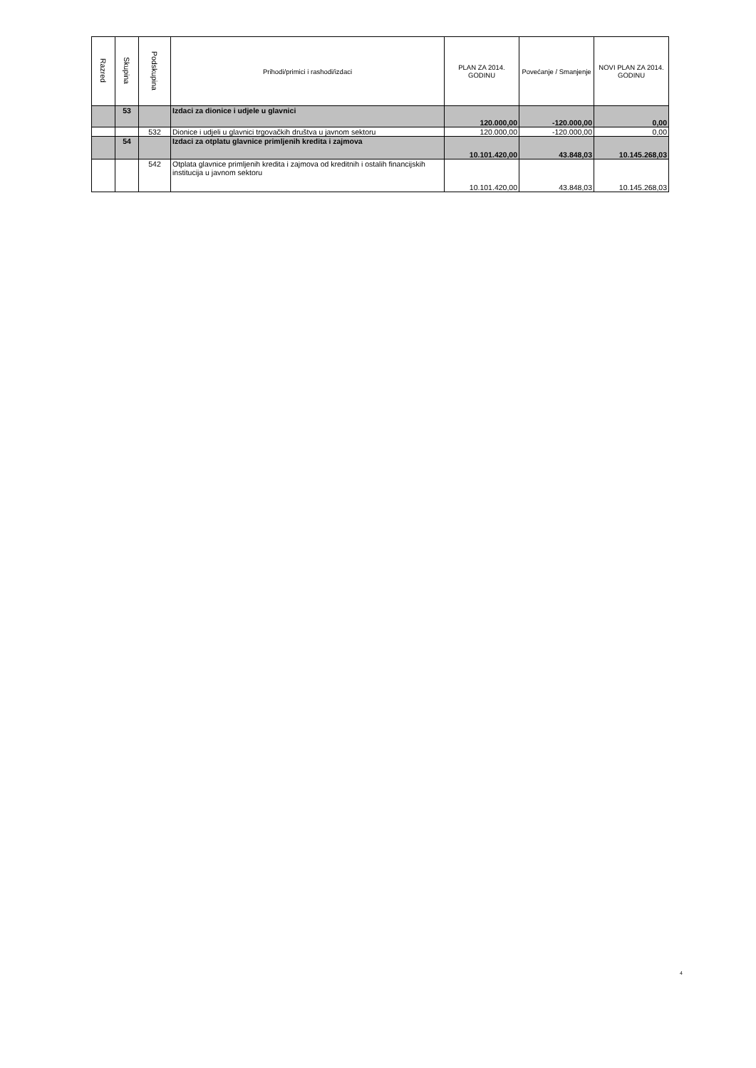| Razred | Skupina | Podskupina | Prihodi/primici i rashodi/izdaci | PLAN ZA 2014. GODINU | Povećanje / Smanjenje | NOVI PLAN ZA 2014. GODINU |
| --- | --- | --- | --- | --- | --- | --- |
| | 53 | | Izdaci za dionice i udjele u glavnici | 120.000,00 | -120.000,00 | 0,00 |
| | | 532 | Dionice i udjeli u glavnici trgovačkih društva u javnom sektoru | 120.000,00 | -120.000,00 | 0,00 |
| | 54 | | Izdaci za otplatu glavnice primljenih kredita i zajmova | 10.101.420,00 | 43.848,03 | 10.145.268,03 |
| | | 542 | Otplata glavnice primljenih kredita i zajmova od kreditnih i ostalih financijskih institucija u javnom sektoru | 10.101.420,00 | 43.848,03 | 10.145.268,03 |
4